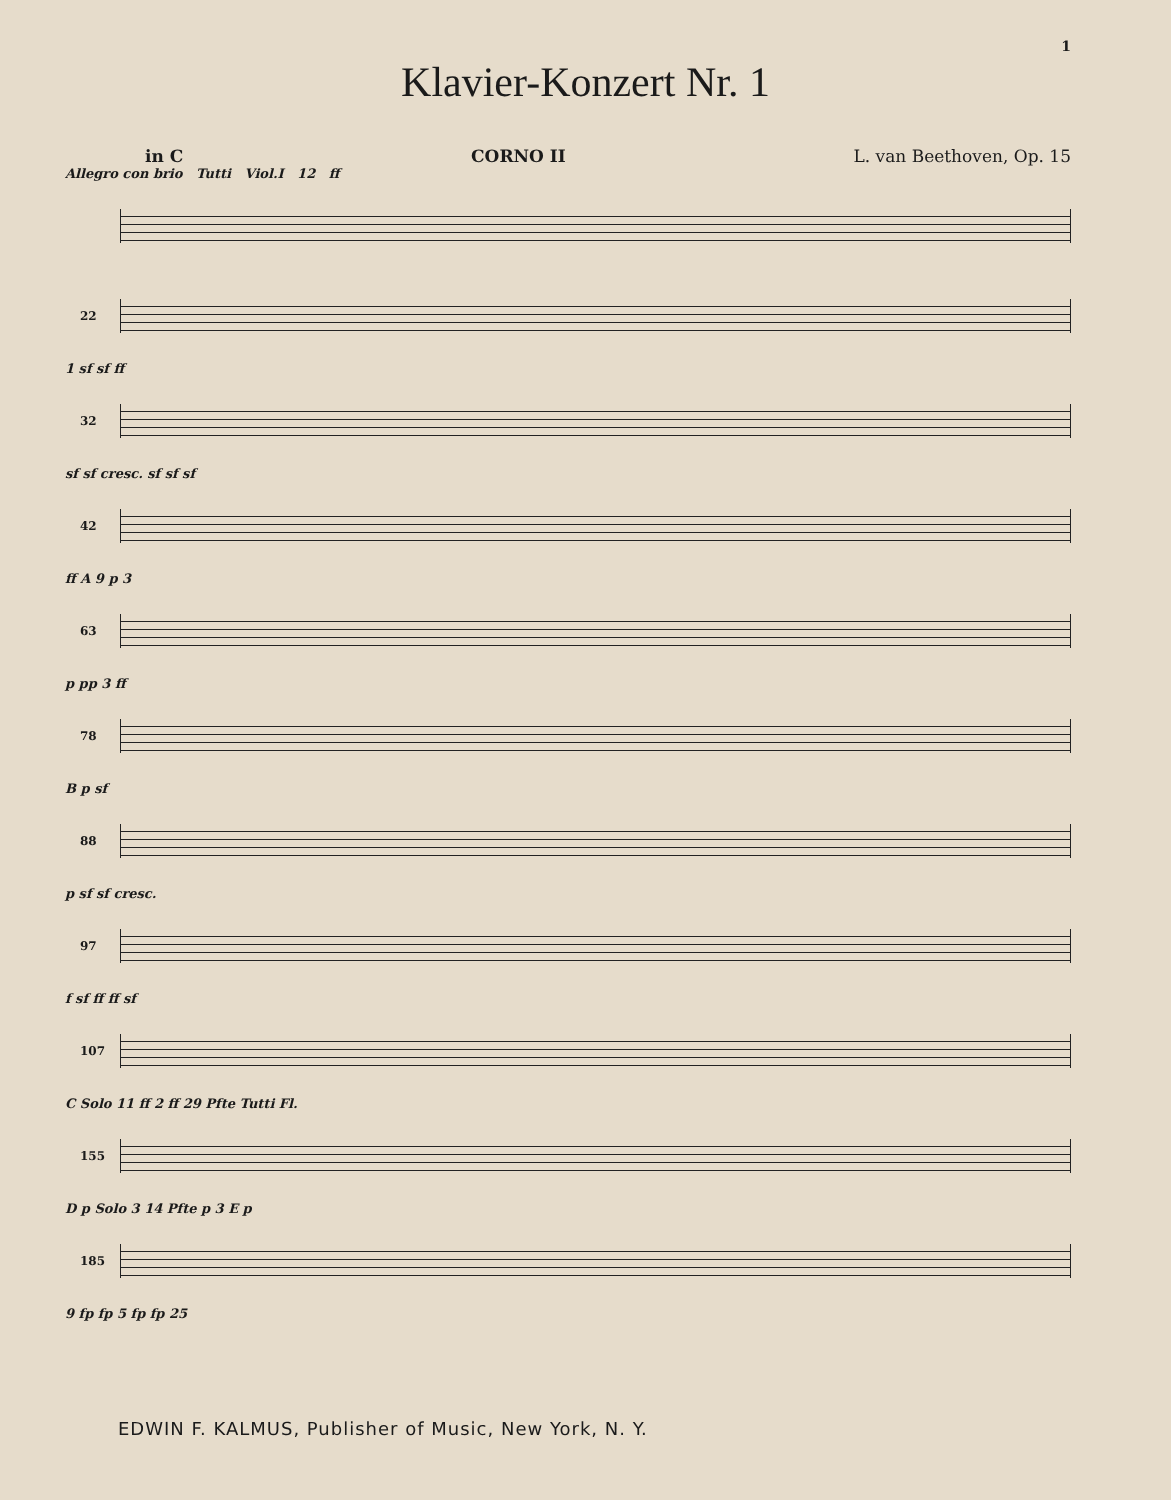1
Klavier-Konzert Nr. 1
in C CORNO II L. van Beethoven, Op. 15
Allegro con brio Tutti Viol.I 12 ff
22
1 sf sf ff
32
sf sf cresc. sf sf sf
42
ff A 9 p 3
63
p pp 3 ff
78
B p sf
88
p sf sf cresc.
97
f sf ff ff sf
107
C Solo 11 ff 2 ff 29 Pfte Tutti Fl.
155
D p Solo 3 14 Pfte p 3 E p
185
9 fp fp 5 fp fp 25
EDWIN F. KALMUS, Publisher of Music, New York, N. Y.